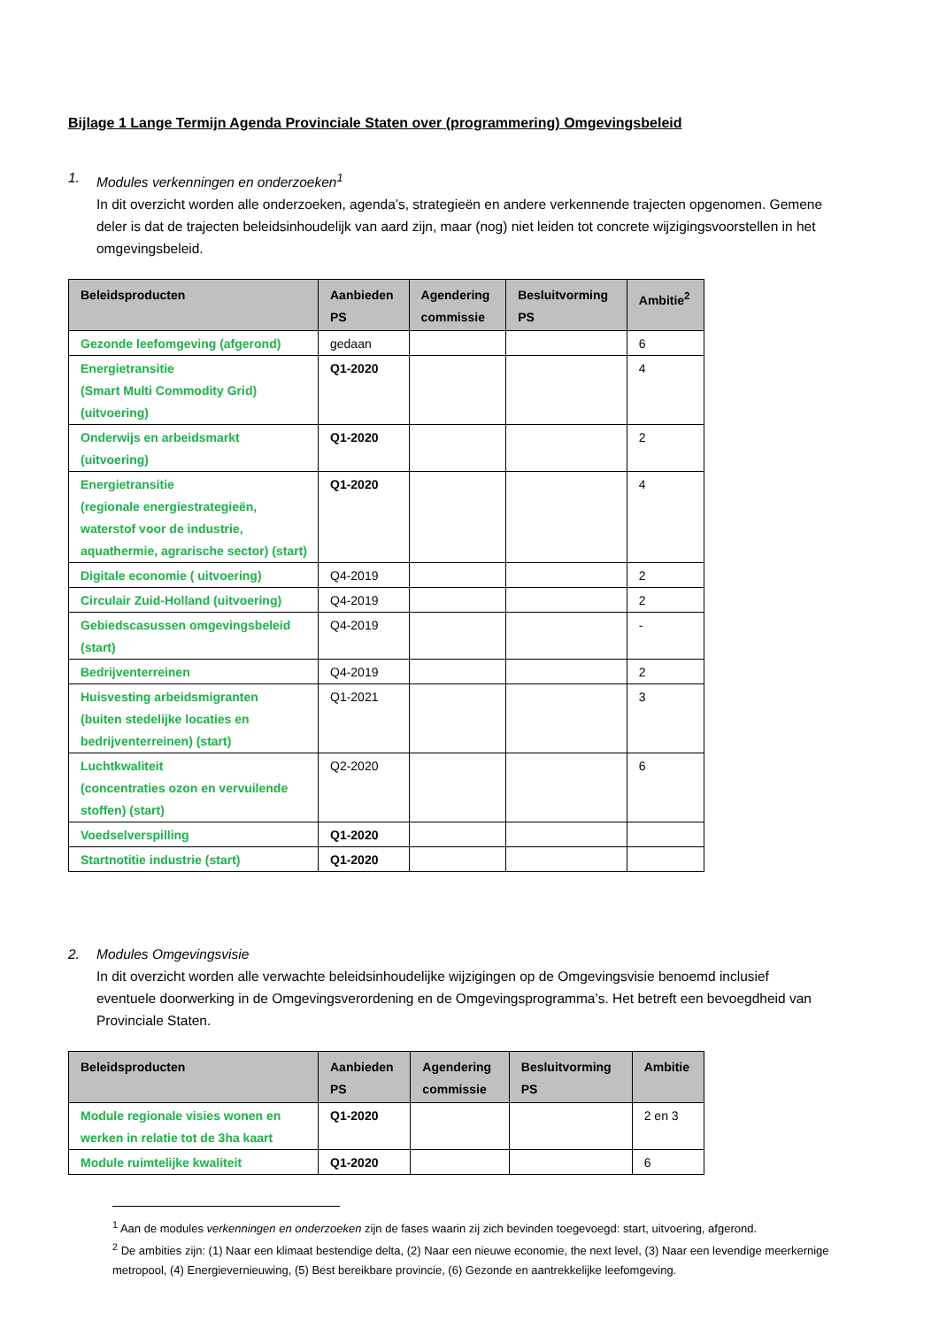Bijlage 1 Lange Termijn Agenda Provinciale Staten over (programmering) Omgevingsbeleid
1. Modules verkenningen en onderzoeken<sup>1</sup>
In dit overzicht worden alle onderzoeken, agenda’s, strategieën en andere verkennende trajecten opgenomen. Gemene deler is dat de trajecten beleidsinhoudelijk van aard zijn, maar (nog) niet leiden tot concrete wijzigingsvoorstellen in het omgevingsbeleid.
| Beleidsproducten | Aanbieden PS | Agendering commissie | Besluitvorming PS | Ambitie<sup>2</sup> |
| --- | --- | --- | --- | --- |
| Gezonde leefomgeving (afgerond) | gedaan | | | 6 |
| Energietransitie (Smart Multi Commodity Grid) (uitvoering) | Q1-2020 | | | 4 |
| Onderwijs en arbeidsmarkt (uitvoering) | Q1-2020 | | | 2 |
| Energietransitie (regionale energiestrategieën, waterstof voor de industrie, aquathermie, agrarische sector) (start) | Q1-2020 | | | 4 |
| Digitale economie ( uitvoering) | Q4-2019 | | | 2 |
| Circulair Zuid-Holland (uitvoering) | Q4-2019 | | | 2 |
| Gebiedscasussen omgevingsbeleid (start) | Q4-2019 | | | - |
| Bedrijventerreinen | Q4-2019 | | | 2 |
| Huisvesting arbeidsmigranten (buiten stedelijke locaties en bedrijventerreinen) (start) | Q1-2021 | | | 3 |
| Luchtkwaliteit (concentraties ozon en vervuilende stoffen) (start) | Q2-2020 | | | 6 |
| Voedselverspilling | Q1-2020 | | | |
| Startnotitie industrie (start) | Q1-2020 | | | |
2. Modules Omgevingsvisie
In dit overzicht worden alle verwachte beleidsinhoudelijke wijzigingen op de Omgevingsvisie benoemd inclusief eventuele doorwerking in de Omgevingsverordening en de Omgevingsprogramma’s. Het betreft een bevoegdheid van Provinciale Staten.
| Beleidsproducten | Aanbieden PS | Agendering commissie | Besluitvorming PS | Ambitie |
| --- | --- | --- | --- | --- |
| Module regionale visies wonen en werken in relatie tot de 3ha kaart | Q1-2020 | | | 2 en 3 |
| Module ruimtelijke kwaliteit | Q1-2020 | | | 6 |
<sup>1</sup> Aan de modules verkenningen en onderzoeken zijn de fases waarin zij zich bevinden toegevoegd: start, uitvoering, afgerond.
<sup>2</sup> De ambities zijn: (1) Naar een klimaat bestendige delta, (2) Naar een nieuwe economie, the next level, (3) Naar een levendige meerkernige metropool, (4) Energievernieuwing, (5) Best bereikbare provincie, (6) Gezonde en aantrekkelijke leefomgeving.